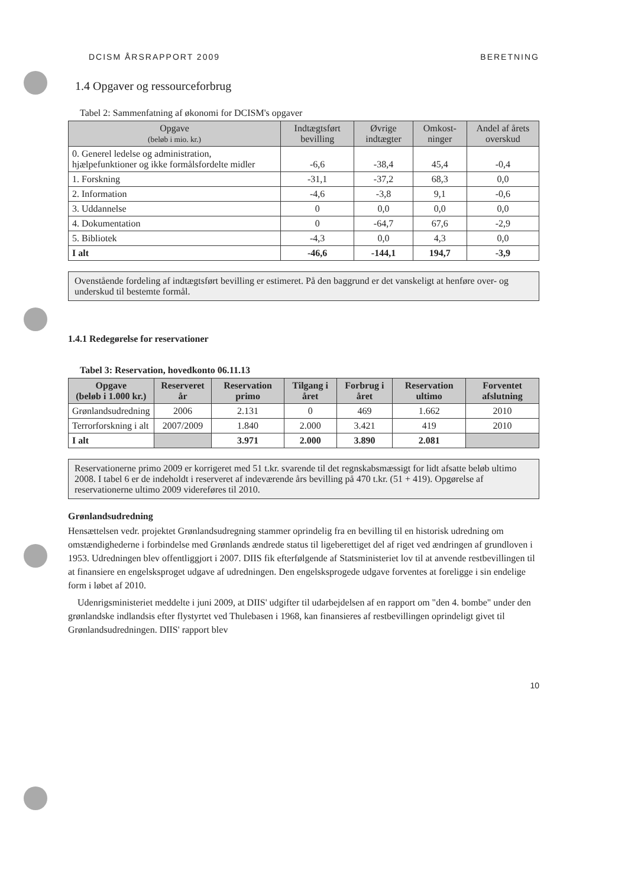DCISM ÅRSRAPPORT 2009 BERETNING
1.4 Opgaver og ressourceforbrug
Tabel 2: Sammenfatning af økonomi for DCISM's opgaver
| Opgave (beløb i mio. kr.) | Indtægtsført bevilling | Øvrige indtægter | Omkost-ninger | Andel af årets overskud |
| --- | --- | --- | --- | --- |
| 0. Generel ledelse og administration, hjælpefunktioner og ikke formålsfordelte midler | -6,6 | -38,4 | 45,4 | -0,4 |
| 1. Forskning | -31,1 | -37,2 | 68,3 | 0,0 |
| 2. Information | -4,6 | -3,8 | 9,1 | -0,6 |
| 3. Uddannelse | 0 | 0,0 | 0,0 | 0,0 |
| 4. Dokumentation | 0 | -64,7 | 67,6 | -2,9 |
| 5. Bibliotek | -4,3 | 0,0 | 4,3 | 0,0 |
| I alt | -46,6 | -144,1 | 194,7 | -3,9 |
Ovenstående fordeling af indtægtsført bevilling er estimeret. På den baggrund er det vanskeligt at henføre over- og underskud til bestemte formål.
1.4.1 Redegørelse for reservationer
Tabel 3: Reservation, hovedkonto 06.11.13
| Opgave (beløb i 1.000 kr.) | Reserveret år | Reservation primo | Tilgang i året | Forbrug i året | Reservation ultimo | Forventet afslutning |
| --- | --- | --- | --- | --- | --- | --- |
| Grønlandsudredning | 2006 | 2.131 | 0 | 469 | 1.662 | 2010 |
| Terrorforskning i alt | 2007/2009 | 1.840 | 2.000 | 3.421 | 419 | 2010 |
| I alt | | 3.971 | 2.000 | 3.890 | 2.081 | |
Reservationerne primo 2009 er korrigeret med 51 t.kr. svarende til det regnskabsmæssigt for lidt afsatte beløb ultimo 2008. I tabel 6 er de indeholdt i reserveret af indeværende års bevilling på 470 t.kr. (51 + 419). Opgørelse af reservationerne ultimo 2009 videreføres til 2010.
Grønlandsudredning
Hensættelsen vedr. projektet Grønlandsudregning stammer oprindelig fra en bevilling til en historisk udredning om omstændighederne i forbindelse med Grønlands ændrede status til ligeberettiget del af riget ved ændringen af grundloven i 1953. Udredningen blev offentliggjort i 2007. DIIS fik efterfølgende af Statsministeriet lov til at anvende restbevillingen til at finansiere en engelsksproget udgave af udredningen. Den engelsksprogede udgave forventes at foreligge i sin endelige form i løbet af 2010.
Udenrigsministeriet meddelte i juni 2009, at DIIS' udgifter til udarbejdelsen af en rapport om "den 4. bombe" under den grønlandske indlandsis efter flystyrtet ved Thulebasen i 1968, kan finansieres af restbevillingen oprindeligt givet til Grønlandsudredningen. DIIS' rapport blev
10